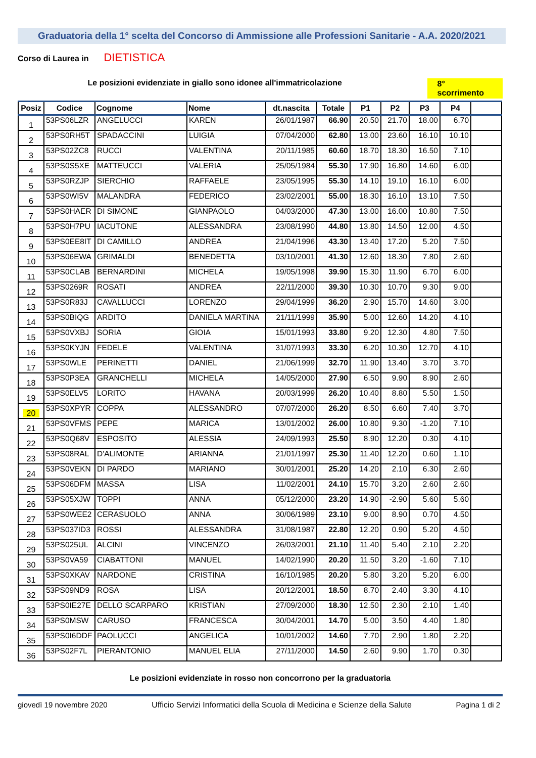Graduatoria della 1° scelta del Concorso di Ammissione alle Professioni Sanitarie - A.A. 2020/2021
Corso di Laurea in DIETISTICA
Le posizioni evidenziate in giallo sono idonee all'immatricolazione 8° scorrimento
| Posiz | Codice | Cognome | Nome | dt.nascita | Totale | P1 | P2 | P3 | P4 | |
| --- | --- | --- | --- | --- | --- | --- | --- | --- | --- | --- |
| 1 | 53PS06LZR | ANGELUCCI | KAREN | 26/01/1987 | 66.90 | 20.50 | 21.70 | 18.00 | 6.70 | |
| 2 | 53PS0RH5T | SPADACCINI | LUIGIA | 07/04/2000 | 62.80 | 13.00 | 23.60 | 16.10 | 10.10 | |
| 3 | 53PS02ZC8 | RUCCI | VALENTINA | 20/11/1985 | 60.60 | 18.70 | 18.30 | 16.50 | 7.10 | |
| 4 | 53PS0S5XE | MATTEUCCI | VALERIA | 25/05/1984 | 55.30 | 17.90 | 16.80 | 14.60 | 6.00 | |
| 5 | 53PS0RZJP | SIERCHIO | RAFFAELE | 23/05/1995 | 55.30 | 14.10 | 19.10 | 16.10 | 6.00 | |
| 6 | 53PS0WI5V | MALANDRA | FEDERICO | 23/02/2001 | 55.00 | 18.30 | 16.10 | 13.10 | 7.50 | |
| 7 | 53PS0HAER | DI SIMONE | GIANPAOLO | 04/03/2000 | 47.30 | 13.00 | 16.00 | 10.80 | 7.50 | |
| 8 | 53PS0H7PU | IACUTONE | ALESSANDRA | 23/08/1990 | 44.80 | 13.80 | 14.50 | 12.00 | 4.50 | |
| 9 | 53PS0EE8IT | DI CAMILLO | ANDREA | 21/04/1996 | 43.30 | 13.40 | 17.20 | 5.20 | 7.50 | |
| 10 | 53PS06EWA | GRIMALDI | BENEDETTA | 03/10/2001 | 41.30 | 12.60 | 18.30 | 7.80 | 2.60 | |
| 11 | 53PS0CLAB | BERNARDINI | MICHELA | 19/05/1998 | 39.90 | 15.30 | 11.90 | 6.70 | 6.00 | |
| 12 | 53PS0269R | ROSATI | ANDREA | 22/11/2000 | 39.30 | 10.30 | 10.70 | 9.30 | 9.00 | |
| 13 | 53PS0R83J | CAVALLUCCI | LORENZO | 29/04/1999 | 36.20 | 2.90 | 15.70 | 14.60 | 3.00 | |
| 14 | 53PS0BIQG | ARDITO | DANIELA MARTINA | 21/11/1999 | 35.90 | 5.00 | 12.60 | 14.20 | 4.10 | |
| 15 | 53PS0VXBJ | SORIA | GIOIA | 15/01/1993 | 33.80 | 9.20 | 12.30 | 4.80 | 7.50 | |
| 16 | 53PS0KYJN | FEDELE | VALENTINA | 31/07/1993 | 33.30 | 6.20 | 10.30 | 12.70 | 4.10 | |
| 17 | 53PS0WLE | PERINETTI | DANIEL | 21/06/1999 | 32.70 | 11.90 | 13.40 | 3.70 | 3.70 | |
| 18 | 53PS0P3EA | GRANCHELLI | MICHELA | 14/05/2000 | 27.90 | 6.50 | 9.90 | 8.90 | 2.60 | |
| 19 | 53PS0ELV5 | LORITO | HAVANA | 20/03/1999 | 26.20 | 10.40 | 8.80 | 5.50 | 1.50 | |
| 20 | 53PS0XPYR | COPPA | ALESSANDRO | 07/07/2000 | 26.20 | 8.50 | 6.60 | 7.40 | 3.70 | |
| 21 | 53PS0VFMS | PEPE | MARICA | 13/01/2002 | 26.00 | 10.80 | 9.30 | -1.20 | 7.10 | |
| 22 | 53PS0Q68V | ESPOSITO | ALESSIA | 24/09/1993 | 25.50 | 8.90 | 12.20 | 0.30 | 4.10 | |
| 23 | 53PS08RAL | D'ALIMONTE | ARIANNA | 21/01/1997 | 25.30 | 11.40 | 12.20 | 0.60 | 1.10 | |
| 24 | 53PS0VEKN | DI PARDO | MARIANO | 30/01/2001 | 25.20 | 14.20 | 2.10 | 6.30 | 2.60 | |
| 25 | 53PS06DFM | MASSA | LISA | 11/02/2001 | 24.10 | 15.70 | 3.20 | 2.60 | 2.60 | |
| 26 | 53PS05XJW | TOPPI | ANNA | 05/12/2000 | 23.20 | 14.90 | -2.90 | 5.60 | 5.60 | |
| 27 | 53PS0WEE2 | CERASUOLO | ANNA | 30/06/1989 | 23.10 | 9.00 | 8.90 | 0.70 | 4.50 | |
| 28 | 53PS037ID3 | ROSSI | ALESSANDRA | 31/08/1987 | 22.80 | 12.20 | 0.90 | 5.20 | 4.50 | |
| 29 | 53PS025UL | ALCINI | VINCENZO | 26/03/2001 | 21.10 | 11.40 | 5.40 | 2.10 | 2.20 | |
| 30 | 53PS0VA59 | CIABATTONI | MANUEL | 14/02/1990 | 20.20 | 11.50 | 3.20 | -1.60 | 7.10 | |
| 31 | 53PS0XKAV | NARDONE | CRISTINA | 16/10/1985 | 20.20 | 5.80 | 3.20 | 5.20 | 6.00 | |
| 32 | 53PS09ND9 | ROSA | LISA | 20/12/2001 | 18.50 | 8.70 | 2.40 | 3.30 | 4.10 | |
| 33 | 53PS0IE27E | DELLO SCARPARO | KRISTIAN | 27/09/2000 | 18.30 | 12.50 | 2.30 | 2.10 | 1.40 | |
| 34 | 53PS0MSW | CARUSO | FRANCESCA | 30/04/2001 | 14.70 | 5.00 | 3.50 | 4.40 | 1.80 | |
| 35 | 53PS0I6DDF | PAOLUCCI | ANGELICA | 10/01/2002 | 14.60 | 7.70 | 2.90 | 1.80 | 2.20 | |
| 36 | 53PS02F7L | PIERANTONIO | MANUEL ELIA | 27/11/2000 | 14.50 | 2.60 | 9.90 | 1.70 | 0.30 | |
Le posizioni evidenziate in rosso non concorrono per la graduatoria
giovedì 19 novembre 2020 Ufficio Servizi Informatici della Scuola di Medicina e Scienze della Salute Pagina 1 di 2